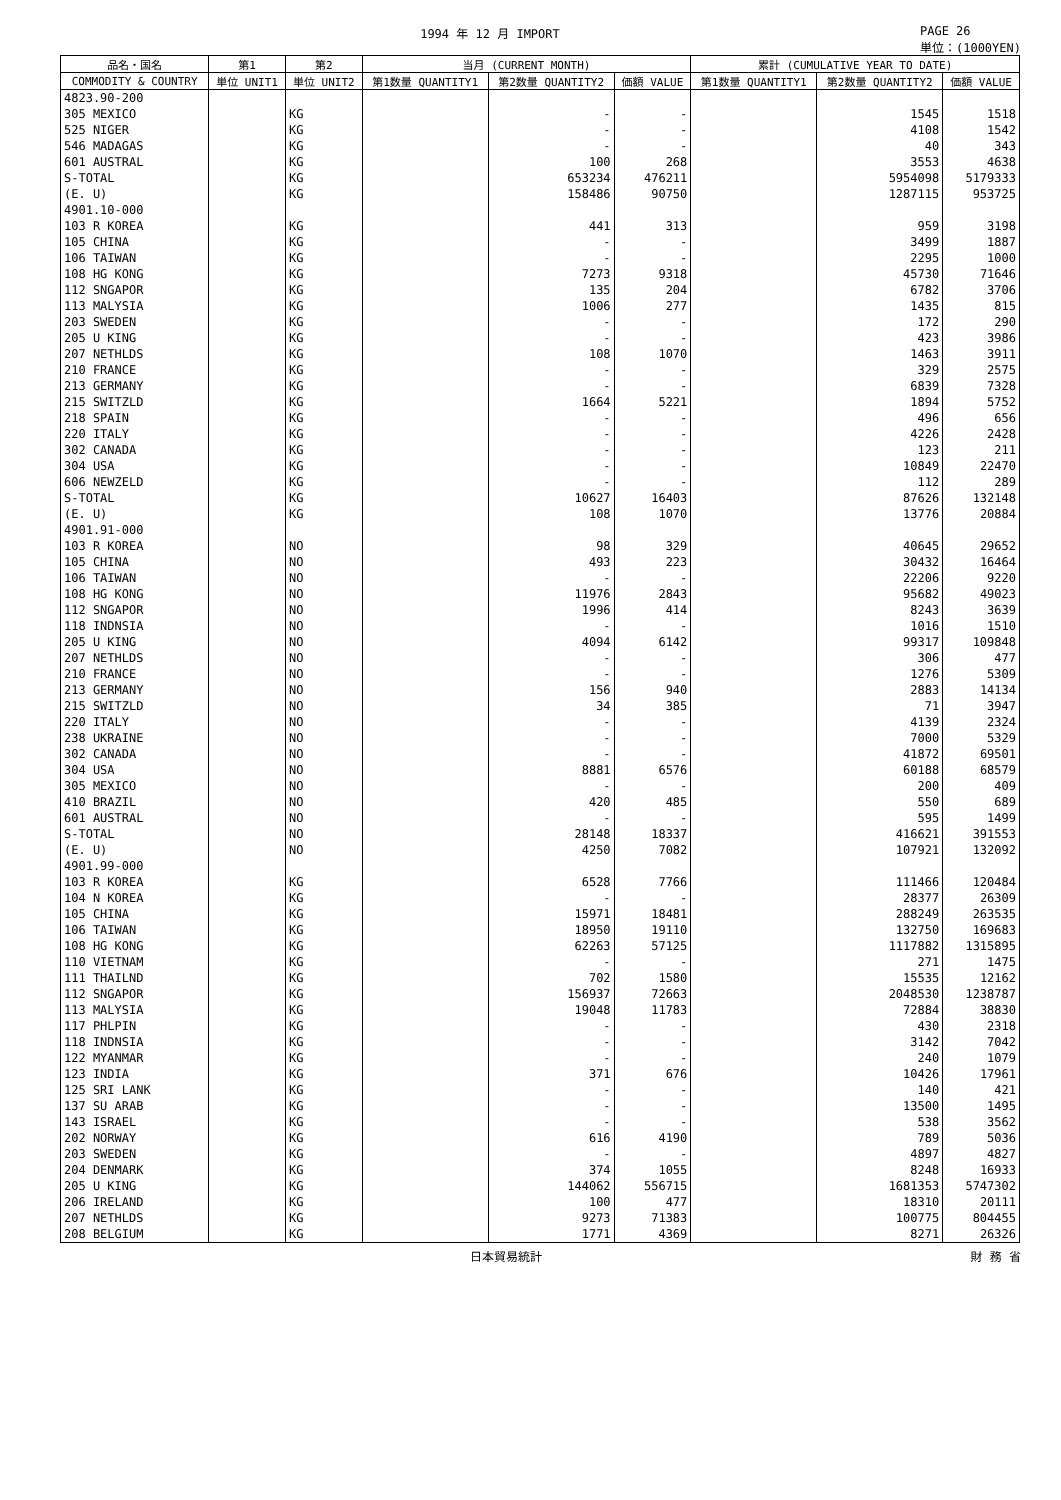1994 年 12 月 IMPORT PAGE 26
単位：(1000YEN)
| 品名・国名 | 第1 | 第2 | 当月 (CURRENT MONTH) | | | 累計 (CUMULATIVE YEAR TO DATE) | | |
| --- | --- | --- | --- | --- | --- | --- | --- | --- |
| COMMODITY & COUNTRY | 単位 UNIT1 | 単位 UNIT2 | 第1数量 QUANTITY1 | 第2数量 QUANTITY2 | 価額 VALUE | 第1数量 QUANTITY1 | 第2数量 QUANTITY2 | 価額 VALUE |
| 4823.90-200 | | | | | | | | |
| 305 MEXICO | | KG | | - | - | | 1545 | 1518 |
| 525 NIGER | | KG | | - | - | | 4108 | 1542 |
| 546 MADAGAS | | KG | | - | - | | 40 | 343 |
| 601 AUSTRAL | | KG | | 100 | 268 | | 3553 | 4638 |
| S-TOTAL | | KG | | 653234 | 476211 | | 5954098 | 5179333 |
| (E. U) | | KG | | 158486 | 90750 | | 1287115 | 953725 |
| 4901.10-000 | | | | | | | | |
| 103 R KOREA | | KG | | 441 | 313 | | 959 | 3198 |
| 105 CHINA | | KG | | - | - | | 3499 | 1887 |
| 106 TAIWAN | | KG | | - | - | | 2295 | 1000 |
| 108 HG KONG | | KG | | 7273 | 9318 | | 45730 | 71646 |
| 112 SNGAPOR | | KG | | 135 | 204 | | 6782 | 3706 |
| 113 MALYSIA | | KG | | 1006 | 277 | | 1435 | 815 |
| 203 SWEDEN | | KG | | - | - | | 172 | 290 |
| 205 U KING | | KG | | - | - | | 423 | 3986 |
| 207 NETHLDS | | KG | | 108 | 1070 | | 1463 | 3911 |
| 210 FRANCE | | KG | | - | - | | 329 | 2575 |
| 213 GERMANY | | KG | | - | - | | 6839 | 7328 |
| 215 SWITZLD | | KG | | 1664 | 5221 | | 1894 | 5752 |
| 218 SPAIN | | KG | | - | - | | 496 | 656 |
| 220 ITALY | | KG | | - | - | | 4226 | 2428 |
| 302 CANADA | | KG | | - | - | | 123 | 211 |
| 304 USA | | KG | | - | - | | 10849 | 22470 |
| 606 NEWZELD | | KG | | - | - | | 112 | 289 |
| S-TOTAL | | KG | | 10627 | 16403 | | 87626 | 132148 |
| (E. U) | | KG | | 108 | 1070 | | 13776 | 20884 |
| 4901.91-000 | | | | | | | | |
| 103 R KOREA | | NO | | 98 | 329 | | 40645 | 29652 |
| 105 CHINA | | NO | | 493 | 223 | | 30432 | 16464 |
| 106 TAIWAN | | NO | | - | - | | 22206 | 9220 |
| 108 HG KONG | | NO | | 11976 | 2843 | | 95682 | 49023 |
| 112 SNGAPOR | | NO | | 1996 | 414 | | 8243 | 3639 |
| 118 INDNSIA | | NO | | - | - | | 1016 | 1510 |
| 205 U KING | | NO | | 4094 | 6142 | | 99317 | 109848 |
| 207 NETHLDS | | NO | | - | - | | 306 | 477 |
| 210 FRANCE | | NO | | - | - | | 1276 | 5309 |
| 213 GERMANY | | NO | | 156 | 940 | | 2883 | 14134 |
| 215 SWITZLD | | NO | | 34 | 385 | | 71 | 3947 |
| 220 ITALY | | NO | | - | - | | 4139 | 2324 |
| 238 UKRAINE | | NO | | - | - | | 7000 | 5329 |
| 302 CANADA | | NO | | - | - | | 41872 | 69501 |
| 304 USA | | NO | | 8881 | 6576 | | 60188 | 68579 |
| 305 MEXICO | | NO | | - | - | | 200 | 409 |
| 410 BRAZIL | | NO | | 420 | 485 | | 550 | 689 |
| 601 AUSTRAL | | NO | | - | - | | 595 | 1499 |
| S-TOTAL | | NO | | 28148 | 18337 | | 416621 | 391553 |
| (E. U) | | NO | | 4250 | 7082 | | 107921 | 132092 |
| 4901.99-000 | | | | | | | | |
| 103 R KOREA | | KG | | 6528 | 7766 | | 111466 | 120484 |
| 104 N KOREA | | KG | | - | - | | 28377 | 26309 |
| 105 CHINA | | KG | | 15971 | 18481 | | 288249 | 263535 |
| 106 TAIWAN | | KG | | 18950 | 19110 | | 132750 | 169683 |
| 108 HG KONG | | KG | | 62263 | 57125 | | 1117882 | 1315895 |
| 110 VIETNAM | | KG | | - | - | | 271 | 1475 |
| 111 THAILND | | KG | | 702 | 1580 | | 15535 | 12162 |
| 112 SNGAPOR | | KG | | 156937 | 72663 | | 2048530 | 1238787 |
| 113 MALYSIA | | KG | | 19048 | 11783 | | 72884 | 38830 |
| 117 PHLPIN | | KG | | - | - | | 430 | 2318 |
| 118 INDNSIA | | KG | | - | - | | 3142 | 7042 |
| 122 MYANMAR | | KG | | - | - | | 240 | 1079 |
| 123 INDIA | | KG | | 371 | 676 | | 10426 | 17961 |
| 125 SRI LANK | | KG | | - | - | | 140 | 421 |
| 137 SU ARAB | | KG | | - | - | | 13500 | 1495 |
| 143 ISRAEL | | KG | | - | - | | 538 | 3562 |
| 202 NORWAY | | KG | | 616 | 4190 | | 789 | 5036 |
| 203 SWEDEN | | KG | | - | - | | 4897 | 4827 |
| 204 DENMARK | | KG | | 374 | 1055 | | 8248 | 16933 |
| 205 U KING | | KG | | 144062 | 556715 | | 1681353 | 5747302 |
| 206 IRELAND | | KG | | 100 | 477 | | 18310 | 20111 |
| 207 NETHLDS | | KG | | 9273 | 71383 | | 100775 | 804455 |
| 208 BELGIUM | | KG | | 1771 | 4369 | | 8271 | 26326 |
日本貿易統計 財 務 省